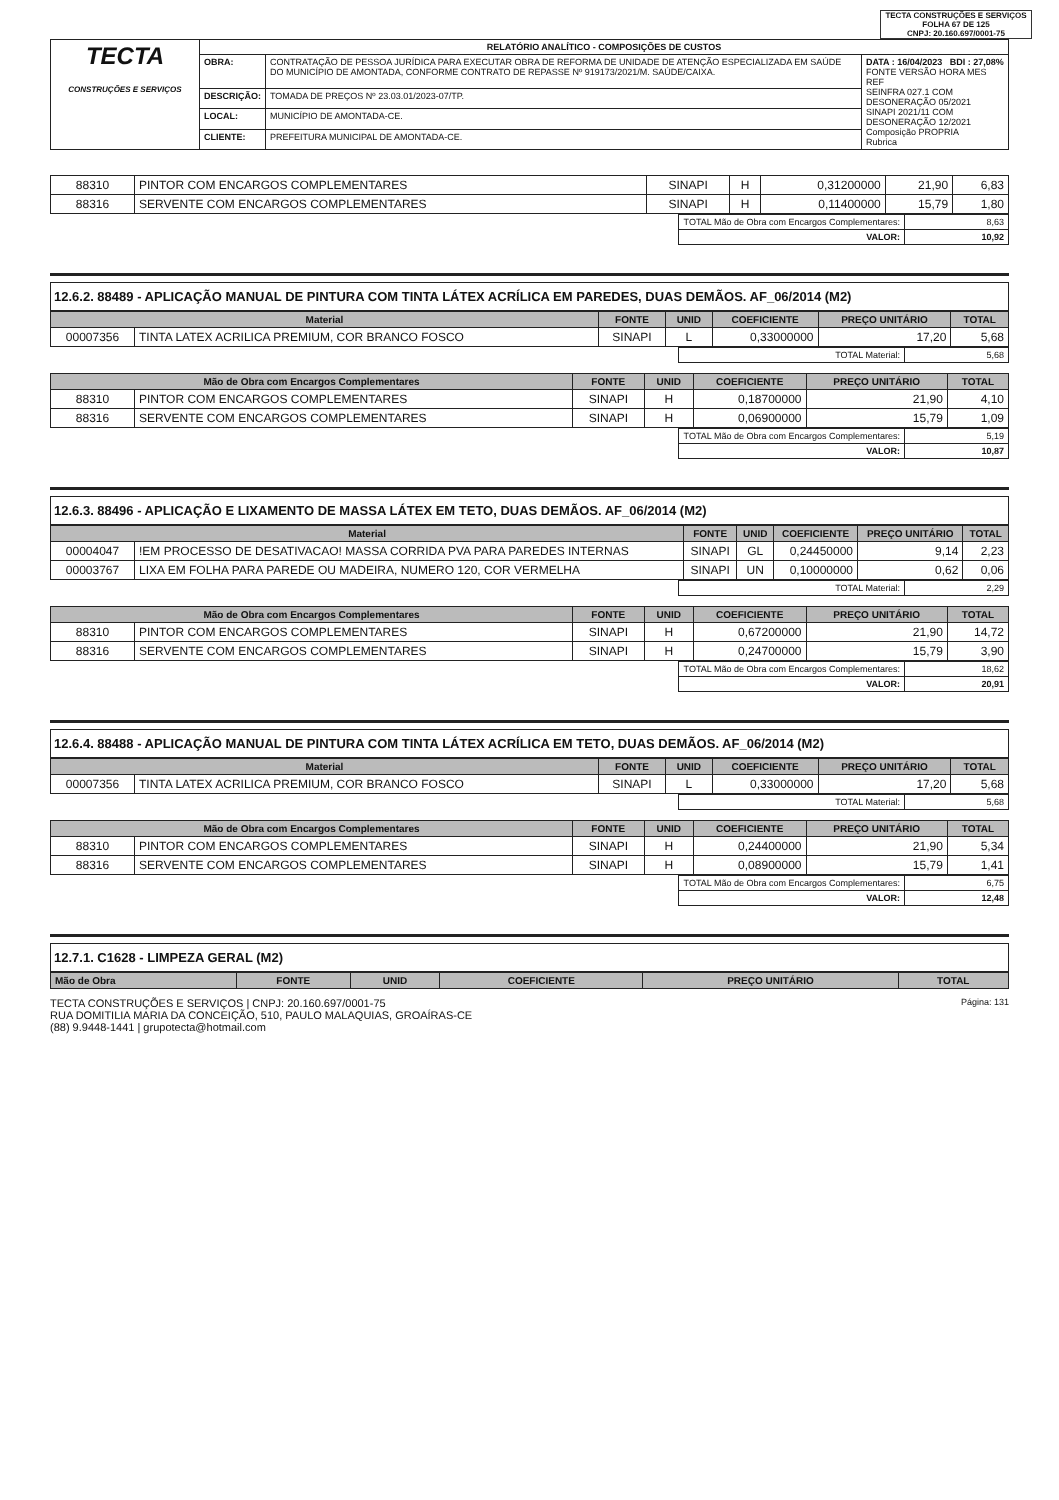TECTA CONSTRUÇÕES E SERVIÇOS
FOLHA 67 DE 125
CNPJ: 20.160.697/0001-75
| TECTA CONSTRUÇÕES E SERVIÇOS | RELATÓRIO ANALÍTICO - COMPOSIÇÕES DE CUSTOS | | |
| | OBRA: | CONTRATAÇÃO DE PESSOA JURÍDICA PARA EXECUTAR OBRA DE REFORMA DE UNIDADE DE ATENÇÃO ESPECIALIZADA EM SAÚDE DO MUNICÍPIO DE AMONTADA, CONFORME CONTRATO DE REPASSE Nº 919173/2021/M. SAÚDE/CAIXA. | DATA : 16/04/2023 BDI : 27,08% FONTE VERSÃO HORA MES REF SEINFRA 027.1 COM DESONERAÇÃO 05/2021 SINAPI 2021/11 COM DESONERAÇÃO 12/2021 Composição PROPRIA Rubrica |
| | DESCRIÇÃO: | TOMADA DE PREÇOS Nº 23.03.01/2023-07/TP. | |
| | LOCAL: | MUNICÍPIO DE AMONTADA-CE. | |
| | CLIENTE: | PREFEITURA MUNICIPAL DE AMONTADA-CE. | |
| 88310 | PINTOR COM ENCARGOS COMPLEMENTARES | SINAPI | H | 0,31200000 | 21,90 | 6,83 |
| 88316 | SERVENTE COM ENCARGOS COMPLEMENTARES | SINAPI | H | 0,11400000 | 15,79 | 1,80 |
| | TOTAL Mão de Obra com Encargos Complementares: | 8,63 |
| | VALOR: | 10,92 |
12.6.2. 88489 - APLICAÇÃO MANUAL DE PINTURA COM TINTA LÁTEX ACRÍLICA EM PAREDES, DUAS DEMÃOS. AF_06/2014 (M2)
| Material | | FONTE | UNID | COEFICIENTE | PREÇO UNITÁRIO | TOTAL |
| --- | --- | --- | --- | --- | --- | --- |
| 00007356 | TINTA LATEX ACRILICA PREMIUM, COR BRANCO FOSCO | SINAPI | L | 0,33000000 | 17,20 | 5,68 |
| | TOTAL Material: | 5,68 |
| Mão de Obra com Encargos Complementares | | FONTE | UNID | COEFICIENTE | PREÇO UNITÁRIO | TOTAL |
| --- | --- | --- | --- | --- | --- | --- |
| 88310 | PINTOR COM ENCARGOS COMPLEMENTARES | SINAPI | H | 0,18700000 | 21,90 | 4,10 |
| 88316 | SERVENTE COM ENCARGOS COMPLEMENTARES | SINAPI | H | 0,06900000 | 15,79 | 1,09 |
| | TOTAL Mão de Obra com Encargos Complementares: | 5,19 |
| | VALOR: | 10,87 |
12.6.3. 88496 - APLICAÇÃO E LIXAMENTO DE MASSA LÁTEX EM TETO, DUAS DEMÃOS. AF_06/2014 (M2)
| Material | | FONTE | UNID | COEFICIENTE | PREÇO UNITÁRIO | TOTAL |
| --- | --- | --- | --- | --- | --- | --- |
| 00004047 | !EM PROCESSO DE DESATIVACAO! MASSA CORRIDA PVA PARA PAREDES INTERNAS | SINAPI | GL | 0,24450000 | 9,14 | 2,23 |
| 00003767 | LIXA EM FOLHA PARA PAREDE OU MADEIRA, NUMERO 120, COR VERMELHA | SINAPI | UN | 0,10000000 | 0,62 | 0,06 |
| | TOTAL Material: | 2,29 |
| Mão de Obra com Encargos Complementares | | FONTE | UNID | COEFICIENTE | PREÇO UNITÁRIO | TOTAL |
| --- | --- | --- | --- | --- | --- | --- |
| 88310 | PINTOR COM ENCARGOS COMPLEMENTARES | SINAPI | H | 0,67200000 | 21,90 | 14,72 |
| 88316 | SERVENTE COM ENCARGOS COMPLEMENTARES | SINAPI | H | 0,24700000 | 15,79 | 3,90 |
| | TOTAL Mão de Obra com Encargos Complementares: | 18,62 |
| | VALOR: | 20,91 |
12.6.4. 88488 - APLICAÇÃO MANUAL DE PINTURA COM TINTA LÁTEX ACRÍLICA EM TETO, DUAS DEMÃOS. AF_06/2014 (M2)
| Material | | FONTE | UNID | COEFICIENTE | PREÇO UNITÁRIO | TOTAL |
| --- | --- | --- | --- | --- | --- | --- |
| 00007356 | TINTA LATEX ACRILICA PREMIUM, COR BRANCO FOSCO | SINAPI | L | 0,33000000 | 17,20 | 5,68 |
| | TOTAL Material: | 5,68 |
| Mão de Obra com Encargos Complementares | | FONTE | UNID | COEFICIENTE | PREÇO UNITÁRIO | TOTAL |
| --- | --- | --- | --- | --- | --- | --- |
| 88310 | PINTOR COM ENCARGOS COMPLEMENTARES | SINAPI | H | 0,24400000 | 21,90 | 5,34 |
| 88316 | SERVENTE COM ENCARGOS COMPLEMENTARES | SINAPI | H | 0,08900000 | 15,79 | 1,41 |
| | TOTAL Mão de Obra com Encargos Complementares: | 6,75 |
| | VALOR: | 12,48 |
12.7.1. C1628 - LIMPEZA GERAL (M2)
| Mão de Obra | FONTE | UNID | COEFICIENTE | PREÇO UNITÁRIO | TOTAL |
| --- | --- | --- | --- | --- | --- |
TECTA CONSTRUÇÕES E SERVIÇOS | CNPJ: 20.160.697/0001-75
RUA DOMITILIA MARIA DA CONCEIÇÃO, 510, PAULO MALAQUIAS, GROAÍRAS-CE
(88) 9.9448-1441 | grupotecta@hotmail.com
Página: 131